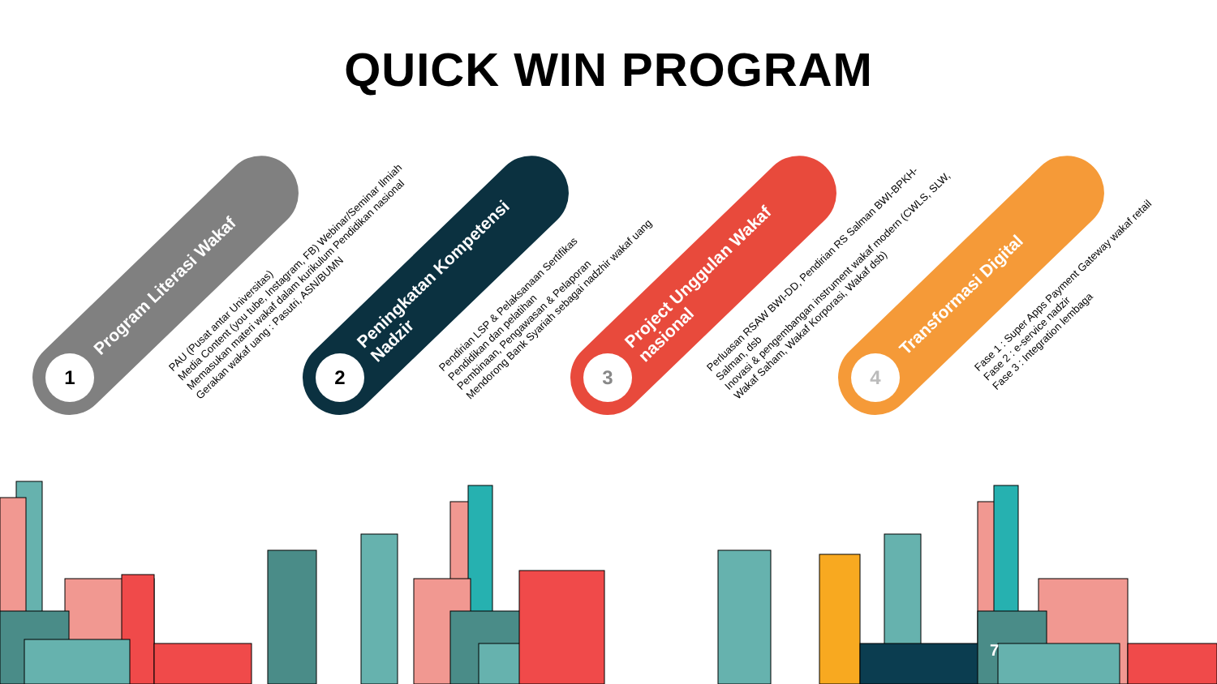QUICK WIN PROGRAM
1
Program Literasi Wakaf
PAU (Pusat antar Universitas)
Media Content (you tube, Instagram, FB) Webinar/Seminar Ilmiah
Memasukan materi wakaf dalam kurikulum Pendidikan nasional
Gerakan wakaf uang : Pasutri, ASN/BUMN
2
Peningkatan Kompetensi Nadzir
Pendirian LSP & Pelaksanaan Sertifikas
Pendidikan dan pelatihan
Pembinaan, Pengawasan & Pelaporan
Mendorong Bank Syariah sebagai nadzhir wakaf uang
3
Project Unggulan Wakaf nasional
Perluasan RSAW BWI-DD, Pendirian RS Salman BWI-BPKH-Salman, dsb
Inovasi & pengembangan instrument wakaf modern (CWLS, SLW, Wakaf Saham, Wakaf Korporasi, Wakaf dsb)
4
Transformasi Digital
Fase 1 : Super Apps Payment Gateway wakaf retail
Fase 2 : e-service nadzir
Fase 3 : Integration lembaga
7